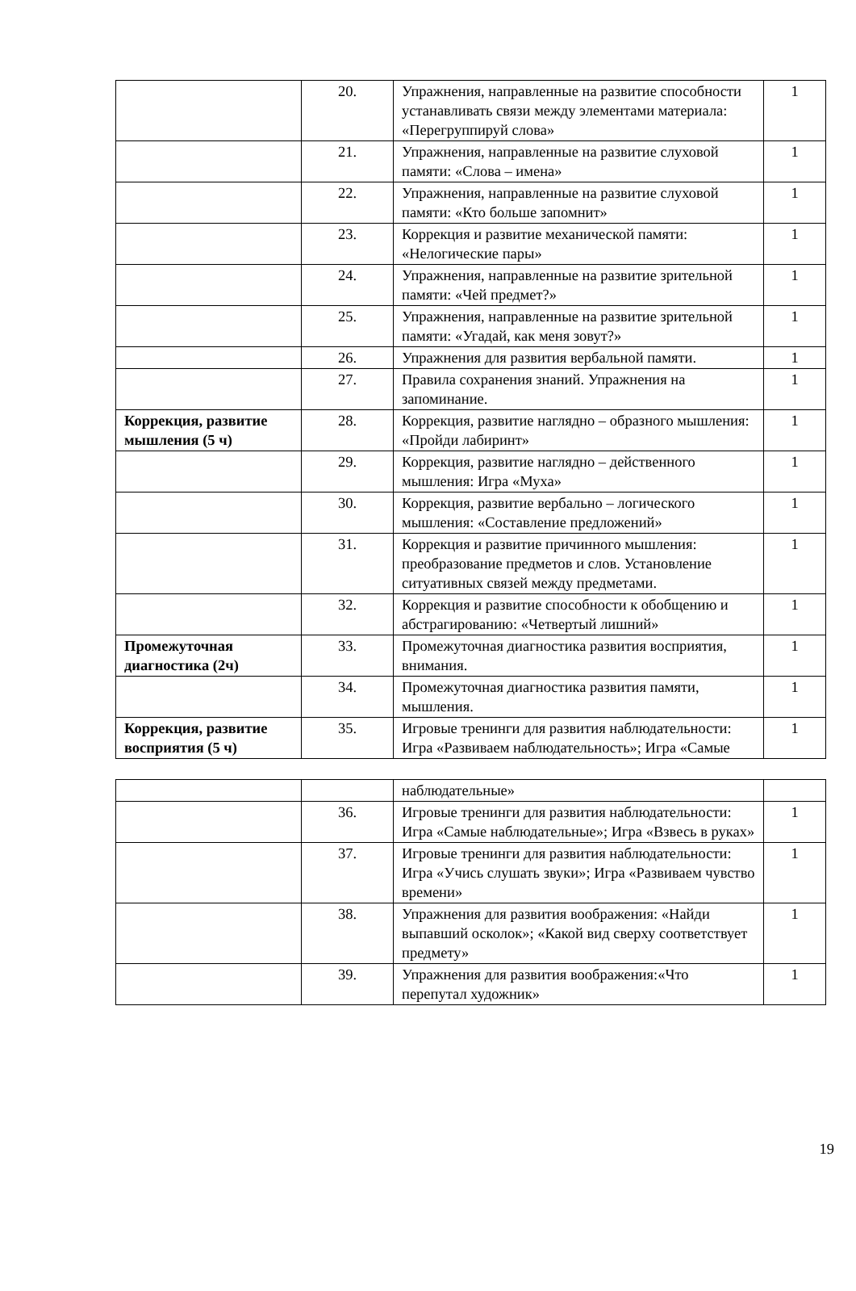| | 20. | Упражнения, направленные на развитие способности устанавливать связи между элементами материала: «Перегруппируй слова» | 1 |
| | 21. | Упражнения, направленные на развитие слуховой памяти: «Слова – имена» | 1 |
| | 22. | Упражнения, направленные на развитие слуховой памяти: «Кто больше запомнит» | 1 |
| | 23. | Коррекция и развитие механической памяти: «Нелогические пары» | 1 |
| | 24. | Упражнения, направленные на развитие зрительной памяти: «Чей предмет?» | 1 |
| | 25. | Упражнения, направленные на развитие зрительной памяти: «Угадай, как меня зовут?» | 1 |
| | 26. | Упражнения для развития вербальной памяти. | 1 |
| | 27. | Правила сохранения знаний. Упражнения на запоминание. | 1 |
| Коррекция, развитие мышления (5 ч) | 28. | Коррекция, развитие наглядно – образного мышления: «Пройди лабиринт» | 1 |
| | 29. | Коррекция, развитие наглядно – действенного мышления: Игра «Муха» | 1 |
| | 30. | Коррекция, развитие вербально – логического мышления: «Составление предложений» | 1 |
| | 31. | Коррекция и развитие причинного мышления: преобразование предметов и слов. Установление ситуативных связей между предметами. | 1 |
| | 32. | Коррекция и развитие способности к обобщению и абстрагированию: «Четвертый лишний» | 1 |
| Промежуточная диагностика (2ч) | 33. | Промежуточная диагностика развития восприятия, внимания. | 1 |
| | 34. | Промежуточная диагностика развития памяти, мышления. | 1 |
| Коррекция, развитие восприятия (5 ч) | 35. | Игровые тренинги для развития наблюдательности: Игра «Развиваем наблюдательность»; Игра «Самые | 1 |
| | | наблюдательные» | |
| | 36. | Игровые тренинги для развития наблюдательности: Игра «Самые наблюдательные»; Игра «Взвесь в руках» | 1 |
| | 37. | Игровые тренинги для развития наблюдательности: Игра «Учись слушать звуки»; Игра «Развиваем чувство времени» | 1 |
| | 38. | Упражнения для развития воображения: «Найди выпавший осколок»; «Какой вид сверху соответствует предмету» | 1 |
| | 39. | Упражнения для развития воображения:«Что перепутал художник» | 1 |
19